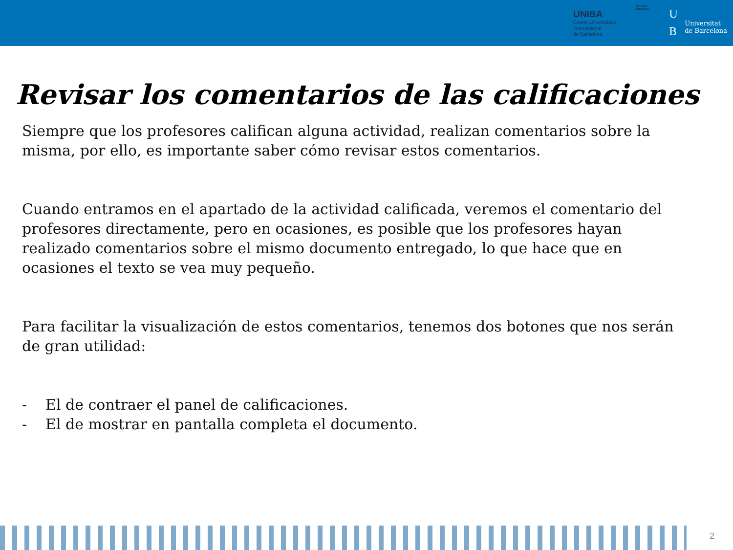UNIBA
Centro Universitario
Internacional
de Barcelona
Centro
adscrito
U
B
Universitat
de Barcelona
Revisar los comentarios de las calificaciones
Siempre que los profesores califican alguna actividad, realizan comentarios sobre la misma, por ello, es importante saber cómo revisar estos comentarios.
Cuando entramos en el apartado de la actividad calificada, veremos el comentario del profesores directamente, pero en ocasiones, es posible que los profesores hayan realizado comentarios sobre el mismo documento entregado, lo que hace que en ocasiones el texto se vea muy pequeño.
Para facilitar la visualización de estos comentarios, tenemos dos botones que nos serán de gran utilidad:
- El de contraer el panel de calificaciones.
- El de mostrar en pantalla completa el documento.
2